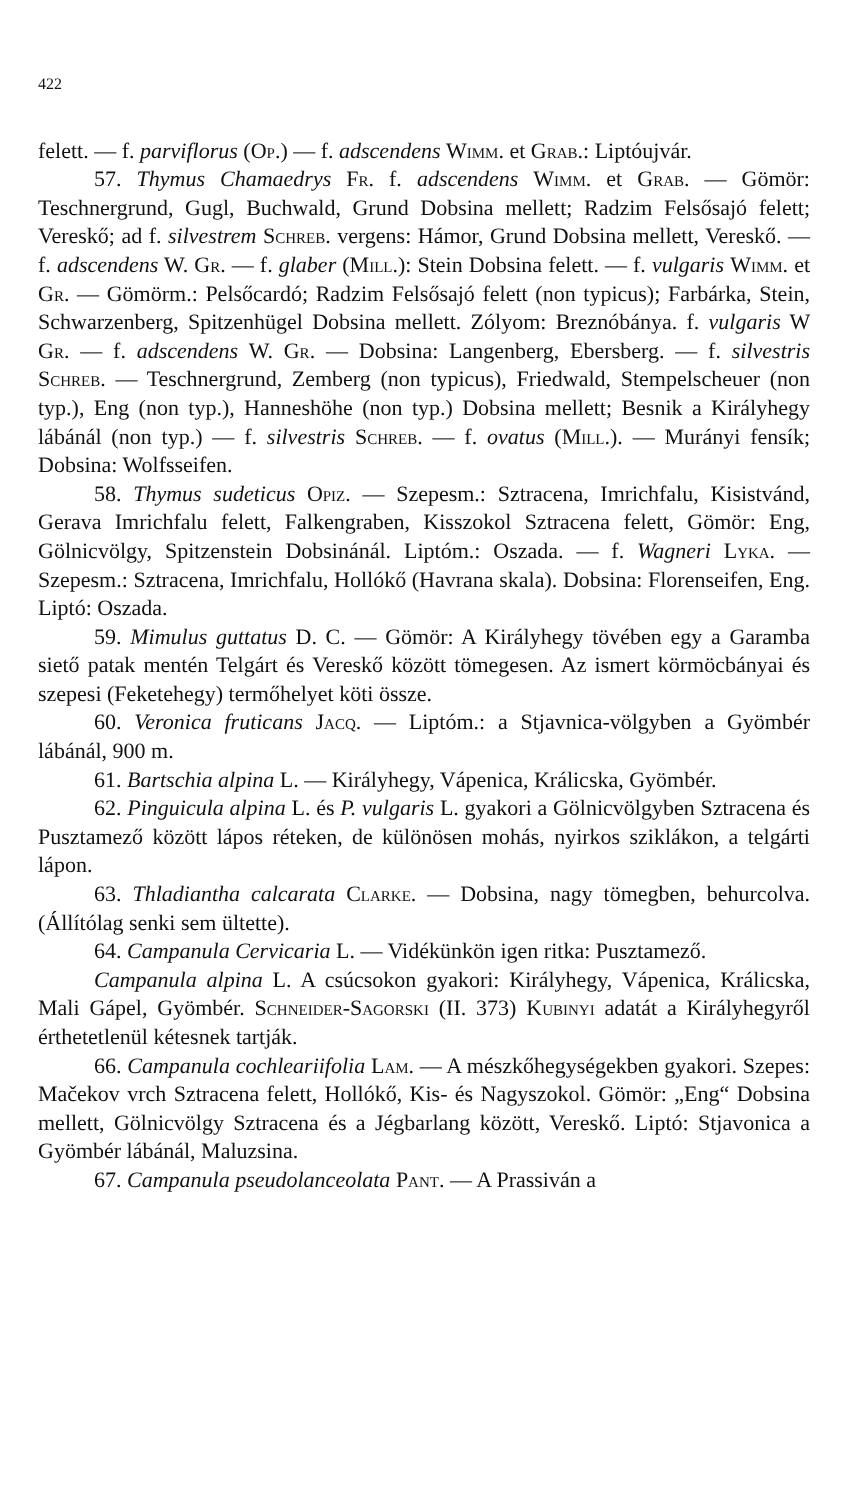422
felett. — f. parviflorus (Op.) — f. adscendens Wimm. et Grab.: Liptóujvár.
57. Thymus Chamaedrys Fr. f. adscendens Wimm. et Grab. — Gömör: Teschnergrund, Gugl, Buchwald, Grund Dobsina mellett; Radzim Felsősajó felett; Vereskő; ad f. silvestrem Schreb. vergens: Hámor, Grund Dobsina mellett, Vereskő. — f. adscendens W. Gr. — f. glaber (Mill.): Stein Dobsina felett. — f. vulgaris Wimm. et Gr. — Gömörm.: Pelsőcardó; Radzim Felsősajó felett (non typicus); Farbárka, Stein, Schwarzenberg, Spitzenhügel Dobsina mellett. Zólyom: Breznóbánya. f. vulgaris W Gr. — f. adscendens W. Gr. — Dobsina: Langenberg, Ebersberg. — f. silvestris Schreb. — Teschnergrund, Zemberg (non typicus), Friedwald, Stempelscheuer (non typ.), Eng (non typ.), Hanneshöhe (non typ.) Dobsina mellett; Besnik a Királyhegy lábánál (non typ.) — f. silvestris Schreb. — f. ovatus (Mill.). — Murányi fensík; Dobsina: Wolfsseifen.
58. Thymus sudeticus Opiz. — Szepesm.: Sztracena, Imrichfalu, Kisistvánd, Gerava Imrichfalu felett, Falkengraben, Kisszokol Sztracena felett, Gömör: Eng, Gölnicvölgy, Spitzenstein Dobsinánál. Liptóm.: Oszada. — f. Wagneri Lyka. — Szepesm.: Sztracena, Imrichfalu, Hollókő (Havrana skala). Dobsina: Florenseifen, Eng. Liptó: Oszada.
59. Mimulus guttatus D. C. — Gömör: A Királyhegy tövében egy a Garamba siető patak mentén Telgárt és Vereskő között tömegesen. Az ismert körmöcbányai és szepesi (Feketehegy) termőhelyet köti össze.
60. Veronica fruticans Jacq. — Liptóm.: a Stjavnica-völgyben a Gyömbér lábánál, 900 m.
61. Bartschia alpina L. — Királyhegy, Vápenica, Králicska, Gyömbér.
62. Pinguicula alpina L. és P. vulgaris L. gyakori a Gölnicvölgyben Sztracena és Pusztamező között lápos réteken, de különösen mohás, nyirkos sziklákon, a telgárti lápon.
63. Thladiantha calcarata Clarke. — Dobsina, nagy tömegben, behurcolva. (Állítólag senki sem ültette).
64. Campanula Cervicaria L. — Vidékünkön igen ritka: Pusztamező.
Campanula alpina L. A csúcsokon gyakori: Királyhegy, Vápenica, Králicska, Mali Gápel, Gyömbér. Schneider-Sagorski (II. 373) Kubinyi adatát a Királyhegyről érthetetlenül kétesnek tartják.
66. Campanula cochleariifolia Lam. — A mészkőhegységekben gyakori. Szepes: Mačekov vrch Sztracena felett, Hollókő, Kis- és Nagyszokol. Gömör: „Eng“ Dobsina mellett, Gölnicvölgy Sztracena és a Jégbarlang között, Vereskő. Liptó: Stjavonica a Gyömbér lábánál, Maluzsina.
67. Campanula pseudolanceolata Pant. — A Prassiván a